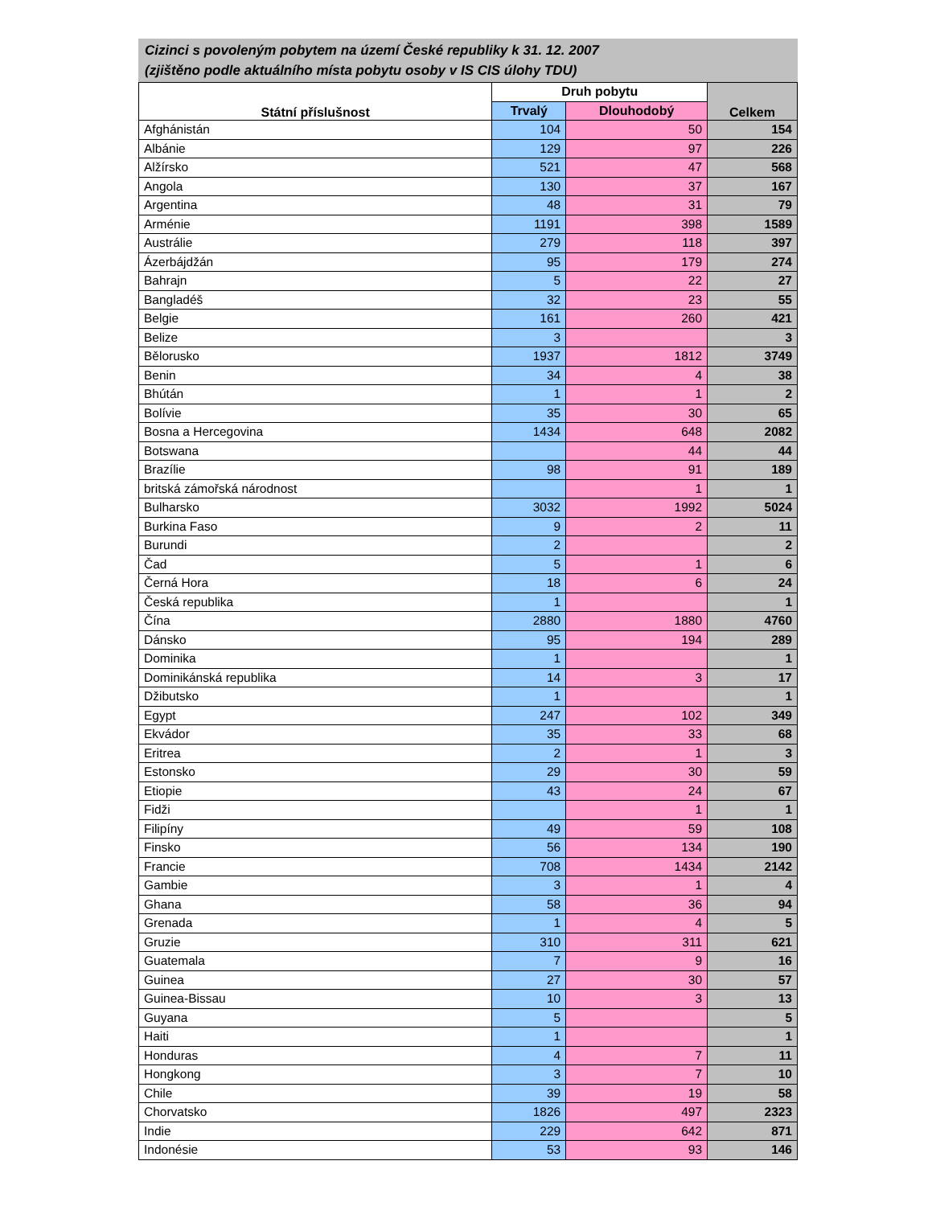Cizinci s povoleným pobytem na území České republiky k 31. 12. 2007
(zjištěno podle aktuálního místa pobytu osoby v IS CIS úlohy TDU)
| Státní příslušnost | Druh pobytu | | Celkem |
| --- | --- | --- | --- |
| | Trvalý | Dlouhodobý | |
| Afghánistán | 104 | 50 | 154 |
| Albánie | 129 | 97 | 226 |
| Alžírsko | 521 | 47 | 568 |
| Angola | 130 | 37 | 167 |
| Argentina | 48 | 31 | 79 |
| Arménie | 1191 | 398 | 1589 |
| Austrálie | 279 | 118 | 397 |
| Ázerbájdžán | 95 | 179 | 274 |
| Bahrajn | 5 | 22 | 27 |
| Bangladéš | 32 | 23 | 55 |
| Belgie | 161 | 260 | 421 |
| Belize | 3 | | 3 |
| Bělorusko | 1937 | 1812 | 3749 |
| Benin | 34 | 4 | 38 |
| Bhútán | 1 | 1 | 2 |
| Bolívie | 35 | 30 | 65 |
| Bosna a Hercegovina | 1434 | 648 | 2082 |
| Botswana | | 44 | 44 |
| Brazílie | 98 | 91 | 189 |
| britská zámořská národnost | | 1 | 1 |
| Bulharsko | 3032 | 1992 | 5024 |
| Burkina Faso | 9 | 2 | 11 |
| Burundi | 2 | | 2 |
| Čad | 5 | 1 | 6 |
| Černá Hora | 18 | 6 | 24 |
| Česká republika | 1 | | 1 |
| Čína | 2880 | 1880 | 4760 |
| Dánsko | 95 | 194 | 289 |
| Dominika | 1 | | 1 |
| Dominikánská republika | 14 | 3 | 17 |
| Džibutsko | 1 | | 1 |
| Egypt | 247 | 102 | 349 |
| Ekvádor | 35 | 33 | 68 |
| Eritrea | 2 | 1 | 3 |
| Estonsko | 29 | 30 | 59 |
| Etiopie | 43 | 24 | 67 |
| Fidži | | 1 | 1 |
| Filipíny | 49 | 59 | 108 |
| Finsko | 56 | 134 | 190 |
| Francie | 708 | 1434 | 2142 |
| Gambie | 3 | 1 | 4 |
| Ghana | 58 | 36 | 94 |
| Grenada | 1 | 4 | 5 |
| Gruzie | 310 | 311 | 621 |
| Guatemala | 7 | 9 | 16 |
| Guinea | 27 | 30 | 57 |
| Guinea-Bissau | 10 | 3 | 13 |
| Guyana | 5 | | 5 |
| Haiti | 1 | | 1 |
| Honduras | 4 | 7 | 11 |
| Hongkong | 3 | 7 | 10 |
| Chile | 39 | 19 | 58 |
| Chorvatsko | 1826 | 497 | 2323 |
| Indie | 229 | 642 | 871 |
| Indonésie | 53 | 93 | 146 |